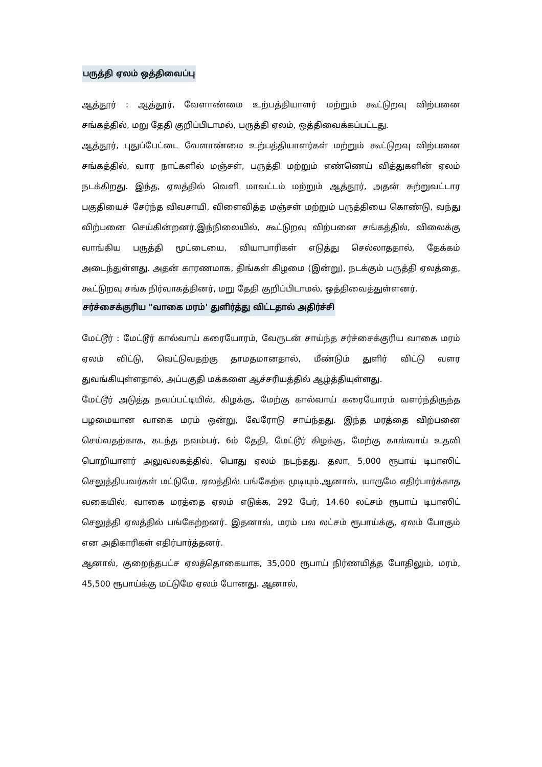பருத்தி ஏலம் ஒத்திவைப்பு
ஆத்தூர் : ஆத்தூர், வேளாண்மை உற்பத்தியாளர் மற்றும் கூட்டுறவு விற்பனை சங்கத்தில், மறு தேதி குறிப்பிடாமல், பருத்தி ஏலம், ஒத்திவைக்கப்பட்டது.
ஆத்தூர், புதுப்பேட்டை வேளாண்மை உற்பத்தியாளர்கள் மற்றும் கூட்டுறவு விற்பனை சங்கத்தில், வார நாட்களில் மஞ்சள், பருத்தி மற்றும் எண்ணெய் வித்துகளின் ஏலம் நடக்கிறது. இந்த, ஏலத்தில் வெளி மாவட்டம் மற்றும் ஆத்தூர், அதன் சுற்றுவட்டார பகுதியைச் சேர்ந்த விவசாயி, விளைவித்த மஞ்சள் மற்றும் பருத்தியை கொண்டு, வந்து விற்பனை செய்கின்றனர்.இந்நிலையில், கூட்டுறவு விற்பனை சங்கத்தில், விலைக்கு வாங்கிய பருத்தி மூட்டையை, வியாபாரிகள் எடுத்து செல்லாததால், தேக்கம் அடைந்துள்ளது. அதன் காரணமாக, திங்கள் கிழமை (இன்று), நடக்கும் பருத்தி ஏலத்தை, கூட்டுறவு சங்க நிர்வாகத்தினர், மறு தேதி குறிப்பிடாமல், ஒத்திவைத்துள்ளனர்.
சர்ச்சைக்குரிய "வாகை மரம்' துளிர்த்து விட்டதால் அதிர்ச்சி
மேட்டூர் : மேட்டூர் கால்வாய் கரையோரம், வேருடன் சாய்ந்த சர்ச்சைக்குரிய வாகை மரம் ஏலம் விட்டு, வெட்டுவதற்கு தாமதமானதால், மீண்டும் துளிர் விட்டு வளர துவங்கியுள்ளதால், அப்பகுதி மக்களை ஆச்சரியத்தில் ஆழ்த்தியுள்ளது.
மேட்டூர் அடுத்த நவப்பட்டியில், கிழக்கு, மேற்கு கால்வாய் கரையோரம் வளர்ந்திருந்த பழமையான வாகை மரம் ஒன்று, வேரோடு சாய்ந்தது. இந்த மரத்தை விற்பனை செய்வதற்காக, கடந்த நவம்பர், 6ம் தேதி, மேட்டூர் கிழக்கு, மேற்கு கால்வாய் உதவி பொறியாளர் அலுவலகத்தில், பொது ஏலம் நடந்தது. தலா, 5,000 ரூபாய் டிபாஸிட் செலுத்தியவர்கள் மட்டுமே, ஏலத்தில் பங்கேற்க முடியும்.ஆனால், யாருமே எதிர்பார்க்காத வகையில், வாகை மரத்தை ஏலம் எடுக்க, 292 பேர், 14.60 லட்சம் ரூபாய் டிபாஸிட் செலுத்தி ஏலத்தில் பங்கேற்றனர். இதனால், மரம் பல லட்சம் ரூபாய்க்கு, ஏலம் போகும் என அதிகாரிகள் எதிர்பார்த்தனர்.
ஆனால், குறைந்தபட்ச ஏலத்தொகையாக, 35,000 ரூபாய் நிர்ணயித்த போதிலும், மரம், 45,500 ரூபாய்க்கு மட்டுமே ஏலம் போனது. ஆனால்,